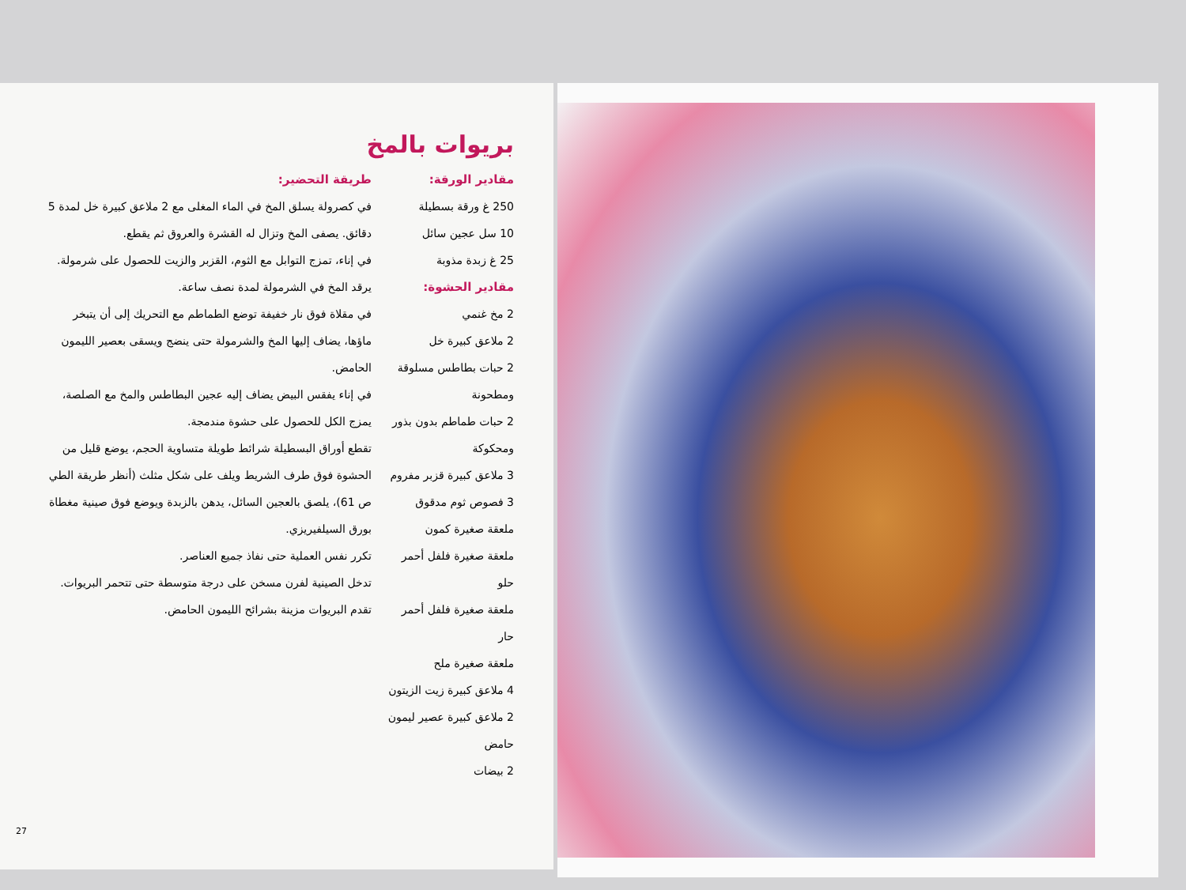بريوات بالمخ
مقادير الورقة:
250 غ ورقة بسطيلة
10 سل عجين سائل
25 غ زبدة مذوبة
مقادير الحشوة:
2 مخ غنمي
2 ملاعق كبيرة خل
2 حبات بطاطس مسلوقة ومطحونة
2 حبات طماطم بدون بذور ومحكوكة
3 ملاعق كبيرة قزبر مفروم
3 فصوص ثوم مدقوق
ملعقة صغيرة كمون
ملعقة صغيرة فلفل أحمر حلو
ملعقة صغيرة فلفل أحمر حار
ملعقة صغيرة ملح
4 ملاعق كبيرة زيت الزيتون
2 ملاعق كبيرة عصير ليمون حامض
2 بيضات
طريقة التحضير:
في كصرولة يسلق المخ في الماء المغلى مع 2 ملاعق كبيرة خل لمدة 5 دقائق. يصفى المخ وتزال له القشرة والعروق ثم يقطع.
في إناء، تمزج التوابل مع الثوم، القزبر والزيت للحصول على شرمولة. يرقد المخ في الشرمولة لمدة نصف ساعة.
في مقلاة فوق نار خفيفة توضع الطماطم مع التحريك إلى أن يتبخر ماؤها، يضاف إليها المخ والشرمولة حتى ينضج ويسقى بعصير الليمون الحامض.
في إناء يفقس البيض يضاف إليه عجين البطاطس والمخ مع الصلصة، يمزج الكل للحصول على حشوة مندمجة.
تقطع أوراق البسطيلة شرائط طويلة متساوية الحجم، يوضع قليل من الحشوة فوق طرف الشريط ويلف على شكل مثلث (أنظر طريقة الطي ص 61)، يلصق بالعجين السائل، يدهن بالزبدة ويوضع فوق صينية مغطاة بورق السيلفيريزي.
تكرر نفس العملية حتى نفاذ جميع العناصر.
تدخل الصينية لفرن مسخن على درجة متوسطة حتى تتحمر البريوات.
تقدم البريوات مزينة بشرائح الليمون الحامض.
27